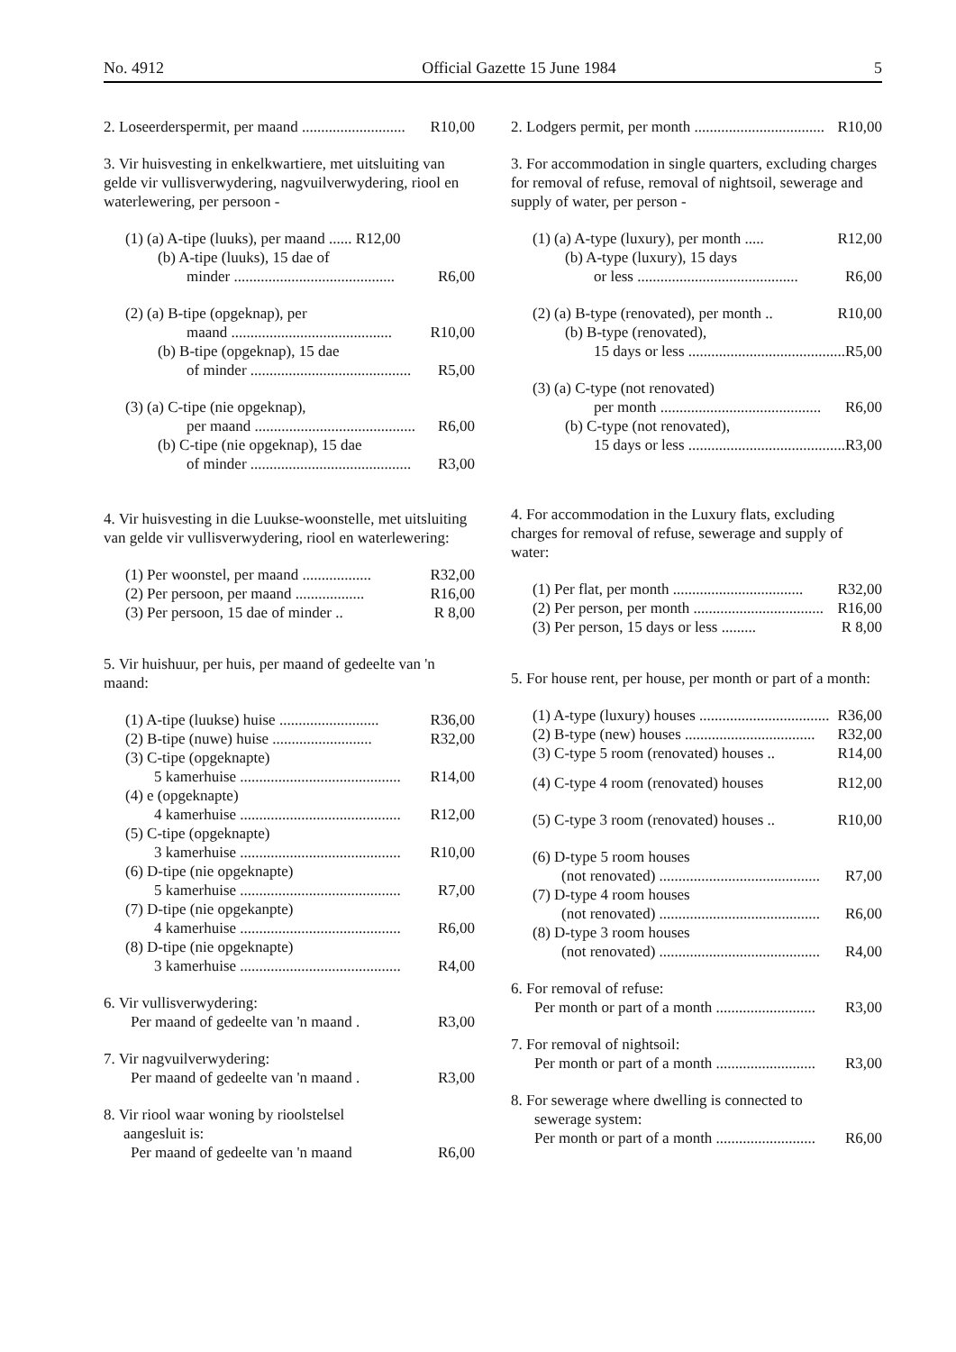No. 4912 Official Gazette 15 June 1984 5
2. Loseerderspermit, per maand ........................... R10,00
3. Vir huisvesting in enkelkwartiere, met uitsluiting van gelde vir vullisverwydering, nagvuilverwydering, riool en waterlewering, per persoon -
(1) (a) A-tipe (luuks), per maand ...... R12,00
(b) A-tipe (luuks), 15 dae of
minder .......................................... R6,00
(2) (a) B-tipe (opgeknap), per
maand .......................................... R10,00
(b) B-tipe (opgeknap), 15 dae
of minder .......................................... R5,00
(3) (a) C-tipe (nie opgeknap),
per maand .......................................... R6,00
(b) C-tipe (nie opgeknap), 15 dae
of minder .......................................... R3,00
4. Vir huisvesting in die Luukse-woonstelle, met uitsluiting van gelde vir vullisverwydering, riool en waterlewering:
(1) Per woonstel, per maand .................. R32,00
(2) Per persoon, per maand .................. R16,00
(3) Per persoon, 15 dae of minder .. R 8,00
5. Vir huishuur, per huis, per maand of gedeelte van 'n maand:
(1) A-tipe (luukse) huise .......................... R36,00
(2) B-tipe (nuwe) huise .......................... R32,00
(3) C-tipe (opgeknapte)
5 kamerhuise .......................................... R14,00
(4) e (opgeknapte)
4 kamerhuise .......................................... R12,00
(5) C-tipe (opgeknapte)
3 kamerhuise .......................................... R10,00
(6) D-tipe (nie opgeknapte)
5 kamerhuise .......................................... R7,00
(7) D-tipe (nie opgekanpte)
4 kamerhuise .......................................... R6,00
(8) D-tipe (nie opgeknapte)
3 kamerhuise .......................................... R4,00
6. Vir vullisverwydering:
Per maand of gedeelte van 'n maand . R3,00
7. Vir nagvuilverwydering:
Per maand of gedeelte van 'n maand . R3,00
8. Vir riool waar woning by rioolstelsel
aangesluit is:
Per maand of gedeelte van 'n maand R6,00
2. Lodgers permit, per month .................................. R10,00
3. For accommodation in single quarters, excluding charges for removal of refuse, removal of nightsoil, sewerage and supply of water, per person -
(1) (a) A-type (luxury), per month ..... R12,00
(b) A-type (luxury), 15 days
or less .......................................... R6,00
(2) (a) B-type (renovated), per month .. R10,00
(b) B-type (renovated),
15 days or less .......................................... R5,00
(3) (a) C-type (not renovated)
per month .......................................... R6,00
(b) C-type (not renovated),
15 days or less .......................................... R3,00
4. For accommodation in the Luxury flats, excluding charges for removal of refuse, sewerage and supply of water:
(1) Per flat, per month .................................. R32,00
(2) Per person, per month .................................. R16,00
(3) Per person, 15 days or less ......... R 8,00
5. For house rent, per house, per month or part of a month:
(1) A-type (luxury) houses .................................. R36,00
(2) B-type (new) houses .................................. R32,00
(3) C-type 5 room (renovated) houses .. R14,00
(4) C-type 4 room (renovated) houses R12,00
(5) C-type 3 room (renovated) houses .. R10,00
(6) D-type 5 room houses
(not renovated) .......................................... R7,00
(7) D-type 4 room houses
(not renovated) .......................................... R6,00
(8) D-type 3 room houses
(not renovated) .......................................... R4,00
6. For removal of refuse:
Per month or part of a month .......................... R3,00
7. For removal of nightsoil:
Per month or part of a month .......................... R3,00
8. For sewerage where dwelling is connected to
sewerage system:
Per month or part of a month .......................... R6,00